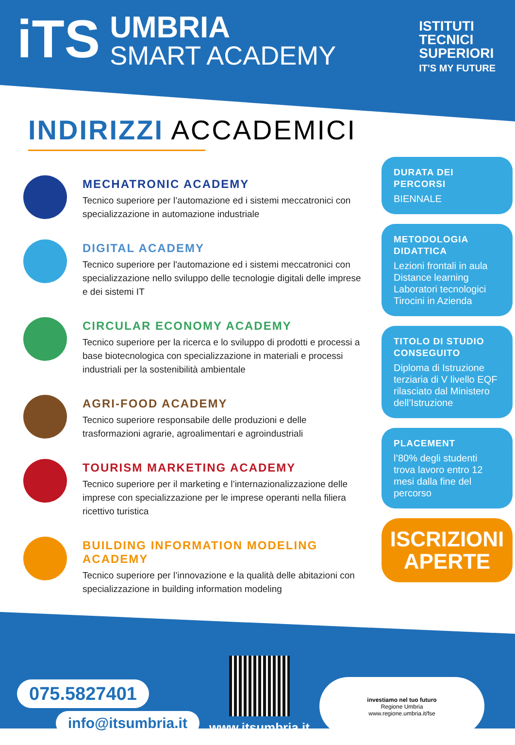iTS
UMBRIA
SMART ACADEMY
ISTITUTI
TECNICI
SUPERIORI
IT'S MY FUTURE
INDIRIZZI ACCADEMICI
MECHATRONIC ACADEMY
Tecnico superiore per l’automazione ed i sistemi meccatronici con specializzazione in automazione industriale
DIGITAL ACADEMY
Tecnico superiore per l'automazione ed i sistemi meccatronici con specializzazione nello sviluppo delle tecnologie digitali delle imprese e dei sistemi IT
CIRCULAR ECONOMY ACADEMY
Tecnico superiore per la ricerca e lo sviluppo di prodotti e processi a base biotecnologica con specializzazione in materiali e processi industriali per la sostenibilità ambientale
AGRI-FOOD ACADEMY
Tecnico superiore responsabile delle produzioni e delle trasformazioni agrarie, agroalimentari e agroindustriali
TOURISM MARKETING ACADEMY
Tecnico superiore per il marketing e l’internazionalizzazione delle imprese con specializzazione per le imprese operanti nella filiera ricettivo turistica
BUILDING INFORMATION MODELING ACADEMY
Tecnico superiore per l’innovazione e la qualità delle abitazioni con specializzazione in building information modeling
DURATA DEI PERCORSI
BIENNALE
METODOLOGIA DIDATTICA
Lezioni frontali in aula
Distance learning
Laboratori tecnologici
Tirocini in Azienda
TITOLO DI STUDIO CONSEGUITO
Diploma di Istruzione terziaria di V livello EQF rilasciato dal Ministero dell’Istruzione
PLACEMENT
l’80% degli studenti trova lavoro entro 12 mesi dalla fine del percorso
ISCRIZIONI
APERTE
075.5827401
info@itsumbria.it
www.itsumbria.it
investiamo nel tuo futuro
Regione Umbria
www.regione.umbria.it/fse